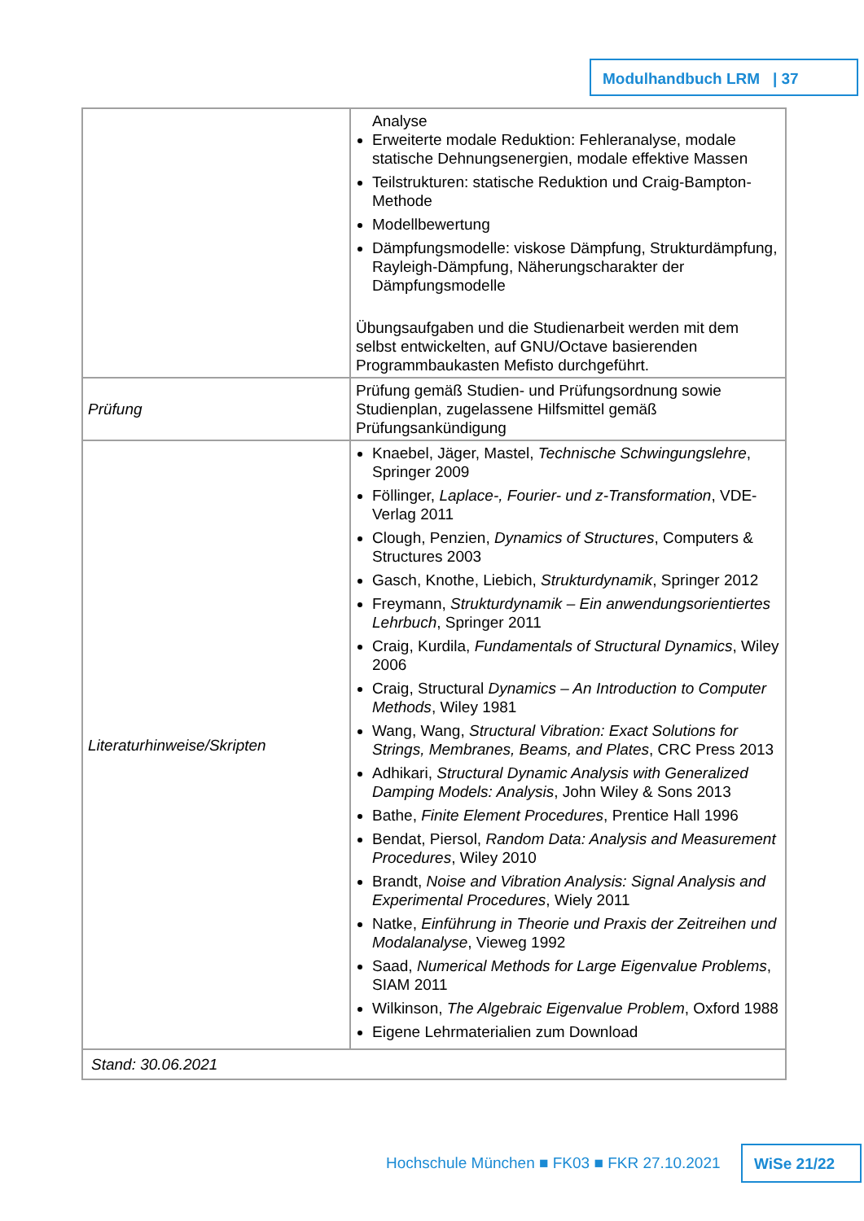Modulhandbuch LRM | 37
| | Analyse Erweiterte modale Reduktion: Fehleranalyse, modale statische Dehnungsenergien, modale effektive Massen Teilstrukturen: statische Reduktion und Craig-Bampton-Methode Modellbewertung Dämpfungsmodelle: viskose Dämpfung, Strukturdämpfung, Rayleigh-Dämpfung, Näherungscharakter der Dämpfungsmodelle Übungsaufgaben und die Studienarbeit werden mit dem selbst entwickelten, auf GNU/Octave basierenden Programmbaukasten Mefisto durchgeführt. |
| Prüfung | Prüfung gemäß Studien- und Prüfungsordnung sowie Studienplan, zugelassene Hilfsmittel gemäß Prüfungsankündigung |
| Literaturhinweise/Skripten | Knaebel, Jäger, Mastel, Technische Schwingungslehre , Springer 2009 Föllinger, Laplace-, Fourier- und z-Transformation , VDE-Verlag 2011 Clough, Penzien, Dynamics of Structures , Computers & Structures 2003 Gasch, Knothe, Liebich, Strukturdynamik , Springer 2012 Freymann, Strukturdynamik – Ein anwendungsorientiertes Lehrbuch , Springer 2011 Craig, Kurdila, Fundamentals of Structural Dynamics , Wiley 2006 Craig, Structural Dynamics – An Introduction to Computer Methods , Wiley 1981 Wang, Wang, Structural Vibration: Exact Solutions for Strings, Membranes, Beams, and Plates , CRC Press 2013 Adhikari, Structural Dynamic Analysis with Generalized Damping Models: Analysis , John Wiley & Sons 2013 Bathe, Finite Element Procedures , Prentice Hall 1996 Bendat, Piersol, Random Data: Analysis and Measurement Procedures , Wiley 2010 Brandt, Noise and Vibration Analysis: Signal Analysis and Experimental Procedures , Wiely 2011 Natke, Einführung in Theorie und Praxis der Zeitreihen und Modalanalyse , Vieweg 1992 Saad, Numerical Methods for Large Eigenvalue Problems , SIAM 2011 Wilkinson, The Algebraic Eigenvalue Problem , Oxford 1988 Eigene Lehrmaterialien zum Download |
| Stand: 30.06.2021 | |
Hochschule München ■ FK03 ■ FKR 27.10.2021
WiSe 21/22